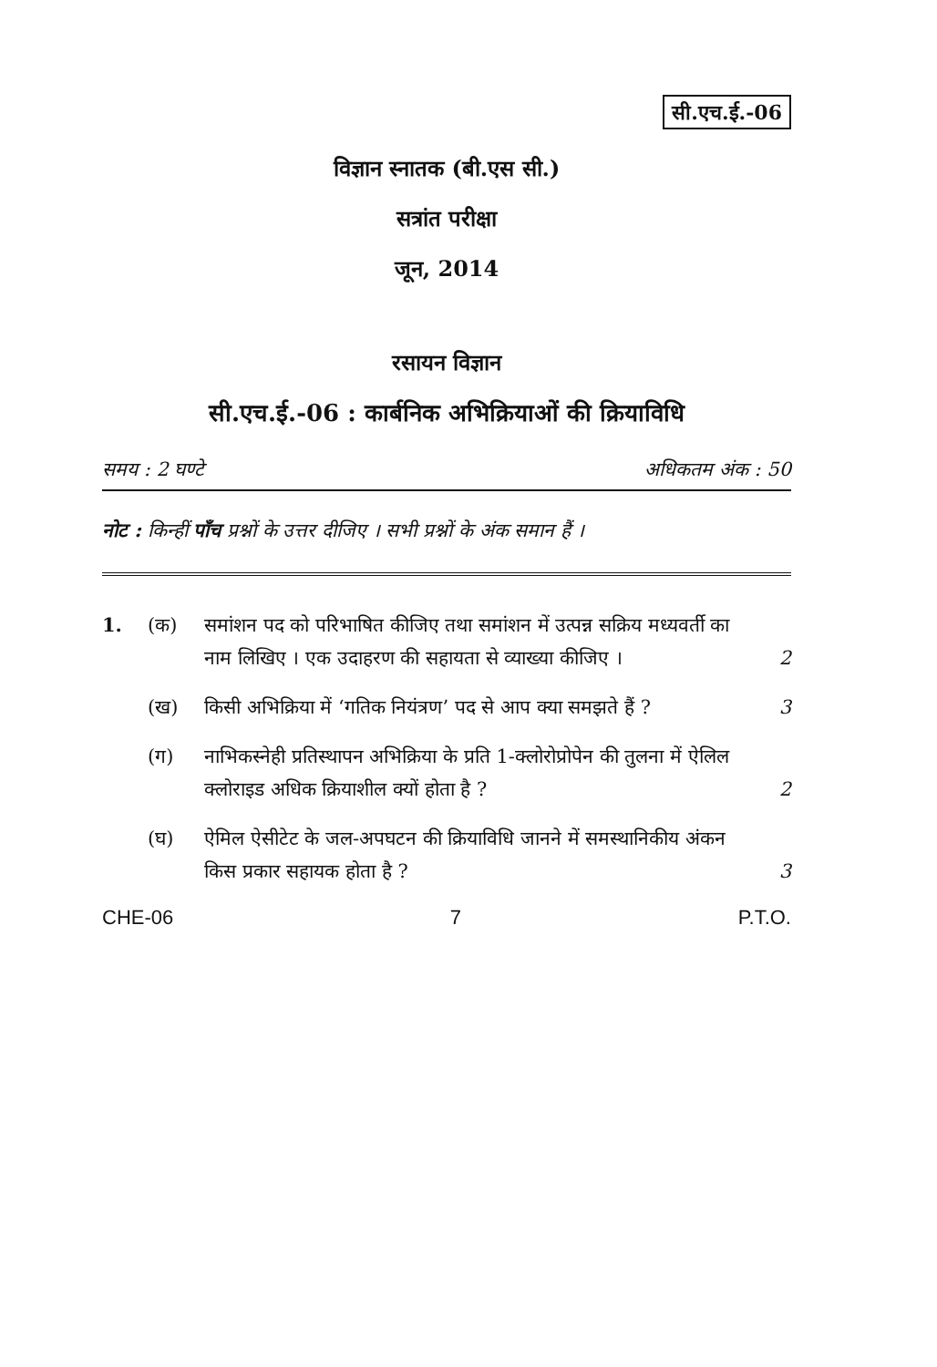सी.एच.ई.-06
विज्ञान स्नातक (बी.एस सी.)
सत्रांत परीक्षा
जून, 2014
रसायन विज्ञान
सी.एच.ई.-06 : कार्बनिक अभिक्रियाओं की क्रियाविधि
समय : 2 घण्टे अधिकतम अंक : 50
नोट : किन्हीं पाँच प्रश्नों के उत्तर दीजिए । सभी प्रश्नों के अंक समान हैं ।
1. (क) समांशन पद को परिभाषित कीजिए तथा समांशन में उत्पन्न सक्रिय मध्यवर्ती का नाम लिखिए । एक उदाहरण की सहायता से व्याख्या कीजिए ।
2
(ख) किसी अभिक्रिया में ‘गतिक नियंत्रण’ पद से आप क्या समझते हैं ?
3
(ग) नाभिकस्नेही प्रतिस्थापन अभिक्रिया के प्रति 1-क्लोरोप्रोपेन की तुलना में ऐलिल क्लोराइड अधिक क्रियाशील क्यों होता है ?
2
(घ) ऐमिल ऐसीटेट के जल-अपघटन की क्रियाविधि जानने में समस्थानिकीय अंकन किस प्रकार सहायक होता है ?
3
CHE-06 7 P.T.O.